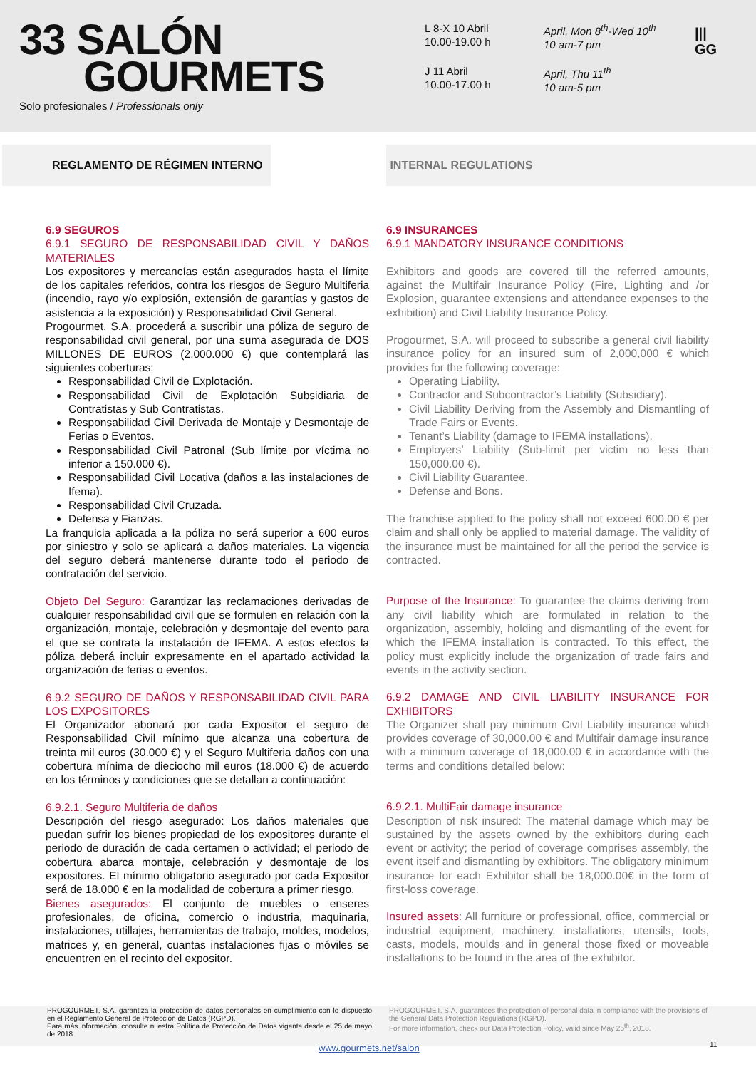33 SALÓN
GOURMETS
Solo profesionales / Professionals only
L 8-X 10 Abril
10.00-19.00 h
April, Mon 8<sup>th</sup>-Wed 10<sup>th</sup>
10 am-7 pm
J 11 Abril
10.00-17.00 h
April, Thu 11<sup>th</sup>
10 am-5 pm
|||
GG
REGLAMENTO DE RÉGIMEN INTERNO INTERNAL REGULATIONS
6.9 SEGUROS
6.9.1 SEGURO DE RESPONSABILIDAD CIVIL Y DAÑOS MATERIALES
Los expositores y mercancías están asegurados hasta el límite de los capitales referidos, contra los riesgos de Seguro Multiferia (incendio, rayo y/o explosión, extensión de garantías y gastos de asistencia a la exposición) y Responsabilidad Civil General.
Progourmet, S.A. procederá a suscribir una póliza de seguro de responsabilidad civil general, por una suma asegurada de DOS MILLONES DE EUROS (2.000.000 €) que contemplará las siguientes coberturas:
Responsabilidad Civil de Explotación.
Responsabilidad Civil de Explotación Subsidiaria de Contratistas y Sub Contratistas.
Responsabilidad Civil Derivada de Montaje y Desmontaje de Ferias o Eventos.
Responsabilidad Civil Patronal (Sub límite por víctima no inferior a 150.000 €).
Responsabilidad Civil Locativa (daños a las instalaciones de Ifema).
Responsabilidad Civil Cruzada.
Defensa y Fianzas.
La franquicia aplicada a la póliza no será superior a 600 euros por siniestro y solo se aplicará a daños materiales. La vigencia del seguro deberá mantenerse durante todo el periodo de contratación del servicio.
Objeto Del Seguro: Garantizar las reclamaciones derivadas de cualquier responsabilidad civil que se formulen en relación con la organización, montaje, celebración y desmontaje del evento para el que se contrata la instalación de IFEMA. A estos efectos la póliza deberá incluir expresamente en el apartado actividad la organización de ferias o eventos.
6.9.2 SEGURO DE DAÑOS Y RESPONSABILIDAD CIVIL PARA LOS EXPOSITORES
El Organizador abonará por cada Expositor el seguro de Responsabilidad Civil mínimo que alcanza una cobertura de treinta mil euros (30.000 €) y el Seguro Multiferia daños con una cobertura mínima de dieciocho mil euros (18.000 €) de acuerdo en los términos y condiciones que se detallan a continuación:
6.9.2.1. Seguro Multiferia de daños
Descripción del riesgo asegurado: Los daños materiales que puedan sufrir los bienes propiedad de los expositores durante el periodo de duración de cada certamen o actividad; el periodo de cobertura abarca montaje, celebración y desmontaje de los expositores. El mínimo obligatorio asegurado por cada Expositor será de 18.000 € en la modalidad de cobertura a primer riesgo.
Bienes asegurados: El conjunto de muebles o enseres profesionales, de oficina, comercio o industria, maquinaria, instalaciones, utillajes, herramientas de trabajo, moldes, modelos, matrices y, en general, cuantas instalaciones fijas o móviles se encuentren en el recinto del expositor.
6.9 INSURANCES
6.9.1 MANDATORY INSURANCE CONDITIONS
Exhibitors and goods are covered till the referred amounts, against the Multifair Insurance Policy (Fire, Lighting and /or Explosion, guarantee extensions and attendance expenses to the exhibition) and Civil Liability Insurance Policy.
Progourmet, S.A. will proceed to subscribe a general civil liability insurance policy for an insured sum of 2,000,000 € which provides for the following coverage:
Operating Liability.
Contractor and Subcontractor’s Liability (Subsidiary).
Civil Liability Deriving from the Assembly and Dismantling of Trade Fairs or Events.
Tenant’s Liability (damage to IFEMA installations).
Employers’ Liability (Sub-limit per victim no less than 150,000.00 €).
Civil Liability Guarantee.
Defense and Bons.
The franchise applied to the policy shall not exceed 600.00 € per claim and shall only be applied to material damage. The validity of the insurance must be maintained for all the period the service is contracted.
Purpose of the Insurance: To guarantee the claims deriving from any civil liability which are formulated in relation to the organization, assembly, holding and dismantling of the event for which the IFEMA installation is contracted. To this effect, the policy must explicitly include the organization of trade fairs and events in the activity section.
6.9.2 DAMAGE AND CIVIL LIABILITY INSURANCE FOR EXHIBITORS
The Organizer shall pay minimum Civil Liability insurance which provides coverage of 30,000.00 € and Multifair damage insurance with a minimum coverage of 18,000.00 € in accordance with the terms and conditions detailed below:
6.9.2.1. MultiFair damage insurance
Description of risk insured: The material damage which may be sustained by the assets owned by the exhibitors during each event or activity; the period of coverage comprises assembly, the event itself and dismantling by exhibitors. The obligatory minimum insurance for each Exhibitor shall be 18,000.00€ in the form of first-loss coverage.
Insured assets: All furniture or professional, office, commercial or industrial equipment, machinery, installations, utensils, tools, casts, models, moulds and in general those fixed or moveable installations to be found in the area of the exhibitor.
PROGOURMET, S.A. garantiza la protección de datos personales en cumplimiento con lo dispuesto en el Reglamento General de Protección de Datos (RGPD).
Para más información, consulte nuestra Política de Protección de Datos vigente desde el 25 de mayo de 2018.
PROGOURMET, S.A. guarantees the protection of personal data in compliance with the provisions of the General Data Protection Regulations (RGPD).
For more information, check our Data Protection Policy, valid since May 25<sup>th</sup>, 2018.
www.gourmets.net/salon 11